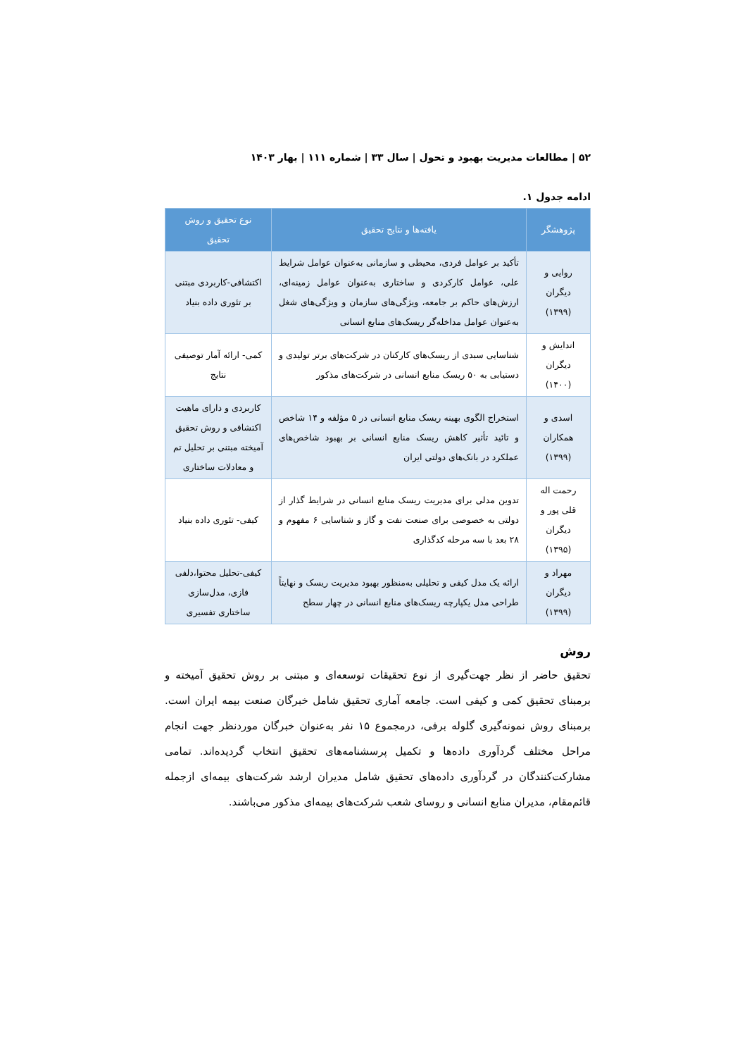۵۲ | مطالعات مدیریت بهبود و تحول | سال ۳۳ | شماره ۱۱۱ | بهار ۱۴۰۳
ادامه جدول ۱.
| پژوهشگر | یافته‌ها و نتایج تحقیق | نوع تحقیق و روش تحقیق |
| --- | --- | --- |
| روایی و دیگران (۱۳۹۹) | تأکید بر عوامل فردی، محیطی و سازمانی به‌عنوان عوامل شرایط علی، عوامل کارکردی و ساختاری به‌عنوان عوامل زمینه‌ای، ارزش‌های حاکم بر جامعه، ویژگی‌های سازمان و ویژگی‌های شغل به‌عنوان عوامل مداخله‌گر ریسک‌های منابع انسانی | اکتشافی-کاربردی مبتنی بر تئوری داده بنیاد |
| اندایش و دیگران (۱۴۰۰) | شناسایی سبدی از ریسک‌های کارکنان در شرکت‌های برتر تولیدی و دستیابی به ۵۰ ریسک منابع انسانی در شرکت‌های مذکور | کمی- ارائه آمار توصیفی نتایج |
| اسدی و همکاران (۱۳۹۹) | استخراج الگوی بهینه ریسک منابع انسانی در ۵ مؤلفه و ۱۴ شاخص و تائید تأثیر کاهش ریسک منابع انسانی بر بهبود شاخص‌های عملکرد در بانک‌های دولتی ایران | کاربردی و دارای ماهیت اکتشافی و روش تحقیق آمیخته مبتنی بر تحلیل تم و معادلات ساختاری |
| رحمت اله قلی پور و دیگران (۱۳۹۵) | تدوین مدلی برای مدیریت ریسک منابع انسانی در شرایط گذار از دولتی به خصوصی برای صنعت نفت و گاز و شناسایی ۶ مفهوم و ۲۸ بعد با سه مرحله کدگذاری | کیفی- تئوری داده بنیاد |
| مهراد و دیگران (۱۳۹۹) | ارائه یک مدل کیفی و تحلیلی به‌منظور بهبود مدیریت ریسک و نهایتاً طراحی مدل یکپارچه ریسک‌های منابع انسانی در چهار سطح | کیفی-تحلیل محتوا،دلفی فازی، مدل‌سازی ساختاری تفسیری |
روش
تحقیق حاضر از نظر جهت‌گیری از نوع تحقیقات توسعه‌ای و مبتنی بر روش تحقیق آمیخته و برمبنای تحقیق کمی و کیفی است. جامعه آماری تحقیق شامل خبرگان صنعت بیمه ایران است. برمبنای روش نمونه‌گیری گلوله برفی، درمجموع ۱۵ نفر به‌عنوان خبرگان موردنظر جهت انجام مراحل مختلف گردآوری داده‌ها و تکمیل پرسشنامه‌های تحقیق انتخاب گردیده‌اند. تمامی مشارکت‌کنندگان در گردآوری داده‌های تحقیق شامل مدیران ارشد شرکت‌های بیمه‌ای ازجمله قائم‌مقام، مدیران منابع انسانی و روسای شعب شرکت‌های بیمه‌ای مذکور می‌باشند.